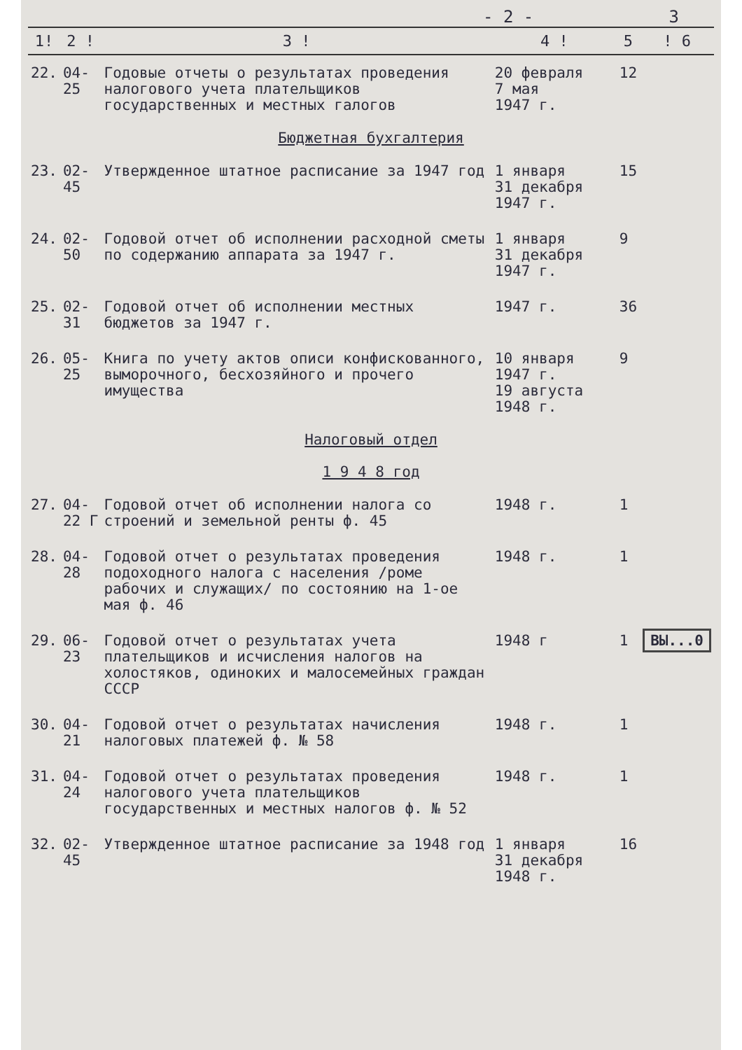- 2 - 3
| 1! | 2 ! | 3 ! | 4 ! | 5 | ! 6 |
| --- | --- | --- | --- | --- | --- |
| 22. | 04-25 | Годовые отчеты о результатах проведения налогового учета плательщиков государственных и местных галогов | 20 февраля 7 мая 1947 г. | 12 | |
| Бюджетная бухгалтерия | | | | | |
| 23. | 02-45 | Утвержденное штатное расписание за 1947 год | 1 января 31 декабря 1947 г. | 15 | |
| 24. | 02-50 | Годовой отчет об исполнении расходной сметы по содержанию аппарата за 1947 г. | 1 января 31 декабря 1947 г. | 9 | |
| 25. | 02-31 | Годовой отчет об исполнении местных бюджетов за 1947 г. | 1947 г. | 36 | |
| 26. | 05-25 | Книга по учету актов описи конфискованного, выморочного, бесхозяйного и прочего имущества | 10 января 1947 г. 19 августа 1948 г. | 9 | |
| Налоговый отдел 1 9 4 8 год | | | | | |
| 27. | 04-22 Г | Годовой отчет об исполнении налога со строений и земельной ренты ф. 45 | 1948 г. | 1 | |
| 28. | 04-28 | Годовой отчет о результатах проведения подоходного налога с населения /роме рабочих и служащих/ по состоянию на 1-ое мая ф. 46 | 1948 г. | 1 | |
| 29. | 06-23 | Годовой отчет о результатах учета плательщиков и исчисления налогов на холостяков, одиноких и малосемейных граждан СССР | 1948 г | 1 | ВЫ...0 |
| 30. | 04-21 | Годовой отчет о результатах начисления налоговых платежей ф. № 58 | 1948 г. | 1 | |
| 31. | 04-24 | Годовой отчет о результатах проведения налогового учета плательщиков государственных и местных налогов ф. № 52 | 1948 г. | 1 | |
| 32. | 02-45 | Утвержденное штатное расписание за 1948 год | 1 января 31 декабря 1948 г. | 16 | |